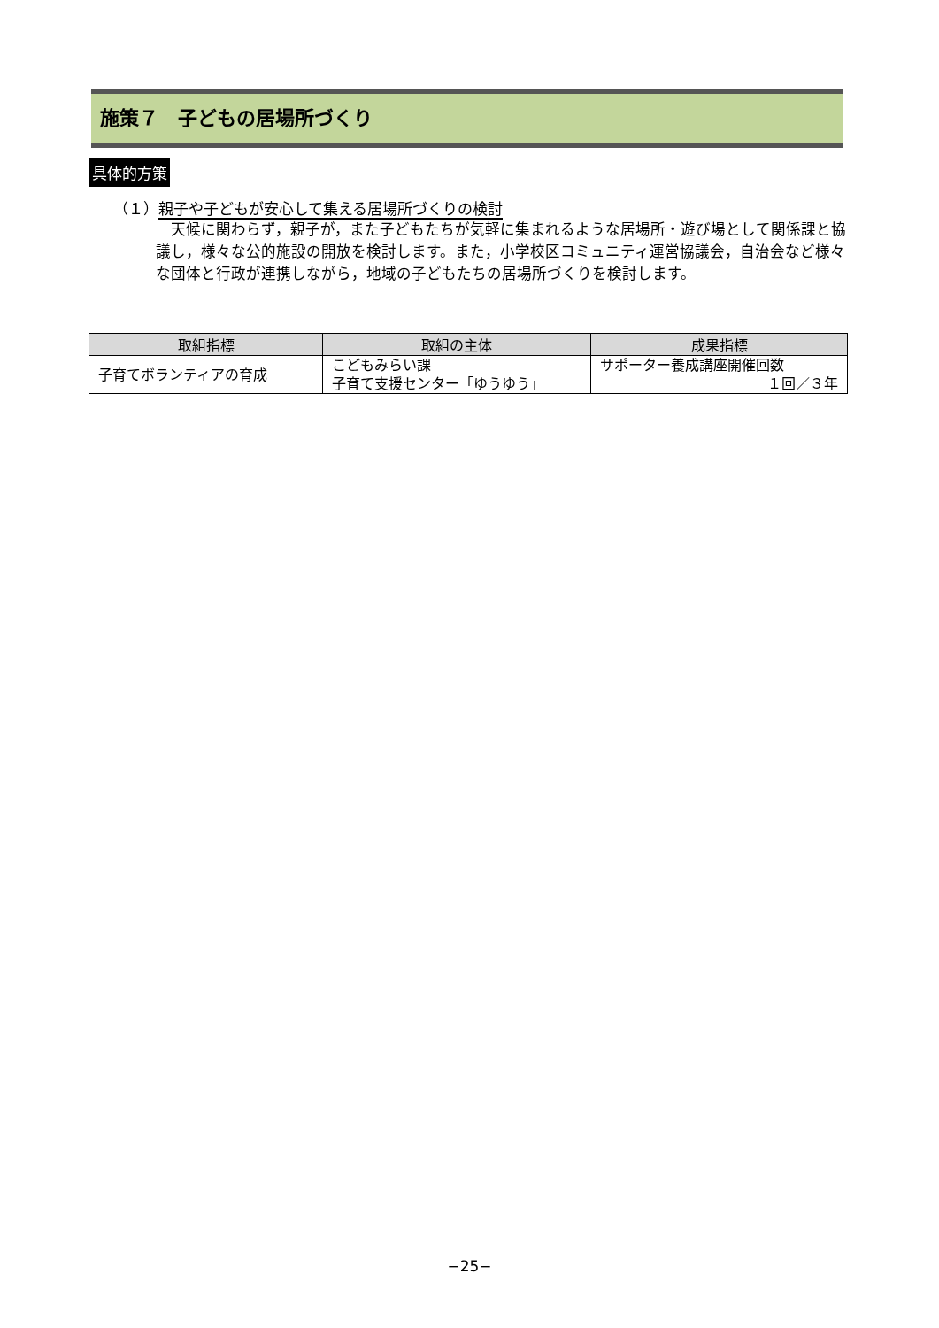施策７　子どもの居場所づくり
具体的方策
（１）親子や子どもが安心して集える居場所づくりの検討
　天候に関わらず，親子が，また子どもたちが気軽に集まれるような居場所・遊び場として関係課と協議し，様々な公的施設の開放を検討します。また，小学校区コミュニティ運営協議会，自治会など様々な団体と行政が連携しながら，地域の子どもたちの居場所づくりを検討します。
| 取組指標 | 取組の主体 | 成果指標 |
| --- | --- | --- |
| 子育てボランティアの育成 | こどもみらい課 子育て支援センター「ゆうゆう」 | サポーター養成講座開催回数 １回／３年 |
−25−